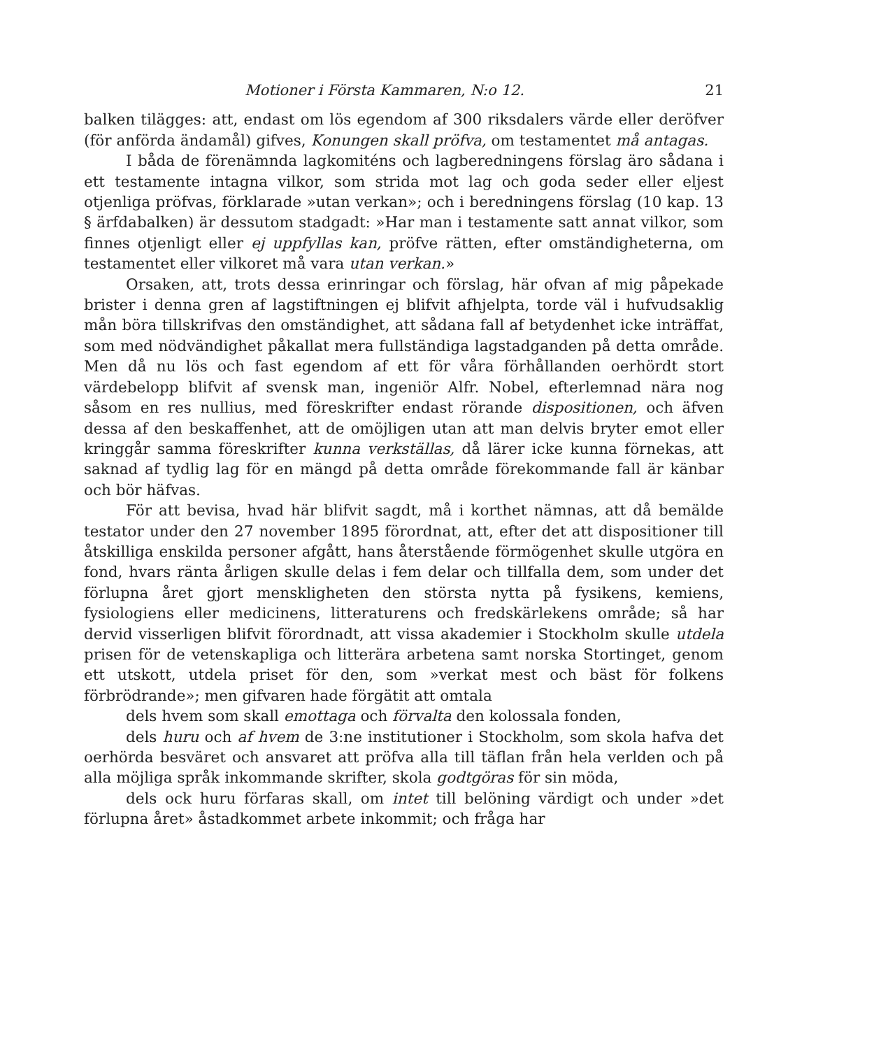Motioner i Första Kammaren, N:o 12. 21
balken tilägges: att, endast om lös egendom af 300 riksdalers värde eller deröfver (för anförda ändamål) gifves, Konungen skall pröfva, om testamentet må antagas.
I båda de förenämnda lagkomiténs och lagberedningens förslag äro sådana i ett testamente intagna vilkor, som strida mot lag och goda seder eller eljest otjenliga pröfvas, förklarade »utan verkan»; och i beredningens förslag (10 kap. 13 § ärfdabalken) är dessutom stadgadt: »Har man i testamente satt annat vilkor, som finnes otjenligt eller ej uppfyllas kan, pröfve rätten, efter omständigheterna, om testamentet eller vilkoret må vara utan verkan.»
Orsaken, att, trots dessa erinringar och förslag, här ofvan af mig påpekade brister i denna gren af lagstiftningen ej blifvit afhjelpta, torde väl i hufvudsaklig mån böra tillskrifvas den omständighet, att sådana fall af betydenhet icke inträffat, som med nödvändighet påkallat mera fullständiga lagstadganden på detta område. Men då nu lös och fast egendom af ett för våra förhållanden oerhördt stort värdebelopp blifvit af svensk man, ingeniör Alfr. Nobel, efterlemnad nära nog såsom en res nullius, med föreskrifter endast rörande dispositionen, och äfven dessa af den beskaffenhet, att de omöjligen utan att man delvis bryter emot eller kringgår samma föreskrifter kunna verkställas, då lärer icke kunna förnekas, att saknad af tydlig lag för en mängd på detta område förekommande fall är känbar och bör häfvas.
För att bevisa, hvad här blifvit sagdt, må i korthet nämnas, att då bemälde testator under den 27 november 1895 förordnat, att, efter det att dispositioner till åtskilliga enskilda personer afgått, hans återstående förmögenhet skulle utgöra en fond, hvars ränta årligen skulle delas i fem delar och tillfalla dem, som under det förlupna året gjort menskligheten den största nytta på fysikens, kemiens, fysiologiens eller medicinens, litteraturens och fredskärlekens område; så har dervid visserligen blifvit förordnadt, att vissa akademier i Stockholm skulle utdela prisen för de vetenskapliga och litterära arbetena samt norska Stortinget, genom ett utskott, utdela priset för den, som »verkat mest och bäst för folkens förbrödrande»; men gifvaren hade förgätit att omtala
dels hvem som skall emottaga och förvalta den kolossala fonden,
dels huru och af hvem de 3:ne institutioner i Stockholm, som skola hafva det oerhörda besväret och ansvaret att pröfva alla till täflan från hela verlden och på alla möjliga språk inkommande skrifter, skola godtgöras för sin möda,
dels ock huru förfaras skall, om intet till belöning värdigt och under »det förlupna året» åstadkommet arbete inkommit; och fråga har